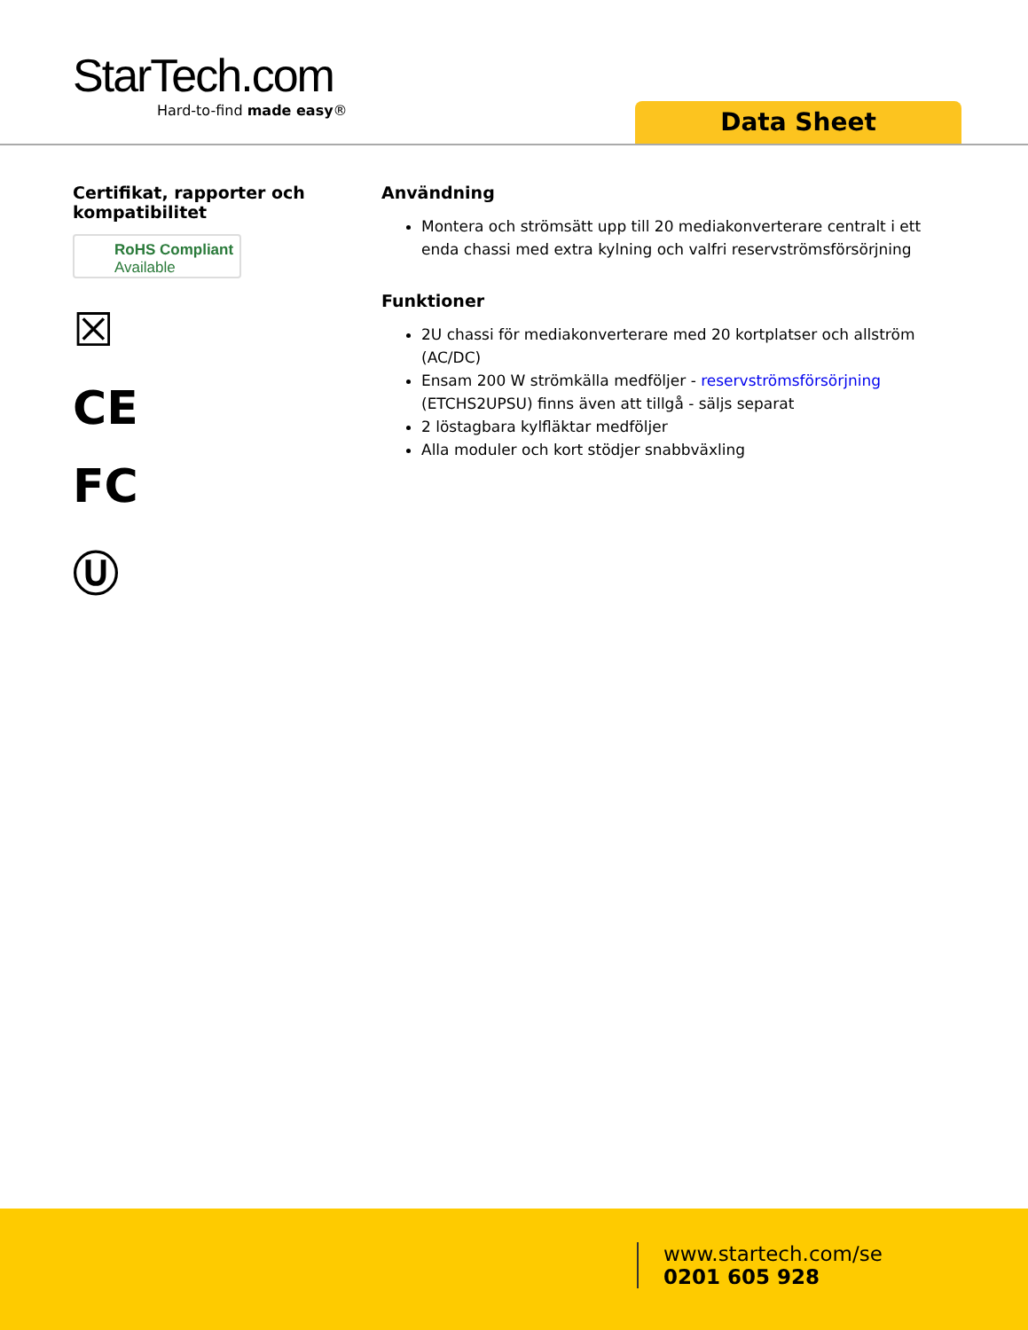StarTech.com
Hard-to-find made easy®
Data Sheet
Certifikat, rapporter och kompatibilitet
RoHS Compliant
Available
☒
CE
FC
Ⓤ
Användning
Montera och strömsätt upp till 20 mediakonverterare centralt i ett enda chassi med extra kylning och valfri reservströmsförsörjning
Funktioner
2U chassi för mediakonverterare med 20 kortplatser och allström (AC/DC)
Ensam 200 W strömkälla medföljer - reservströmsförsörjning (ETCHS2UPSU) finns även att tillgå - säljs separat
2 löstagbara kylfläktar medföljer
Alla moduler och kort stödjer snabbväxling
www.startech.com/se
0201 605 928